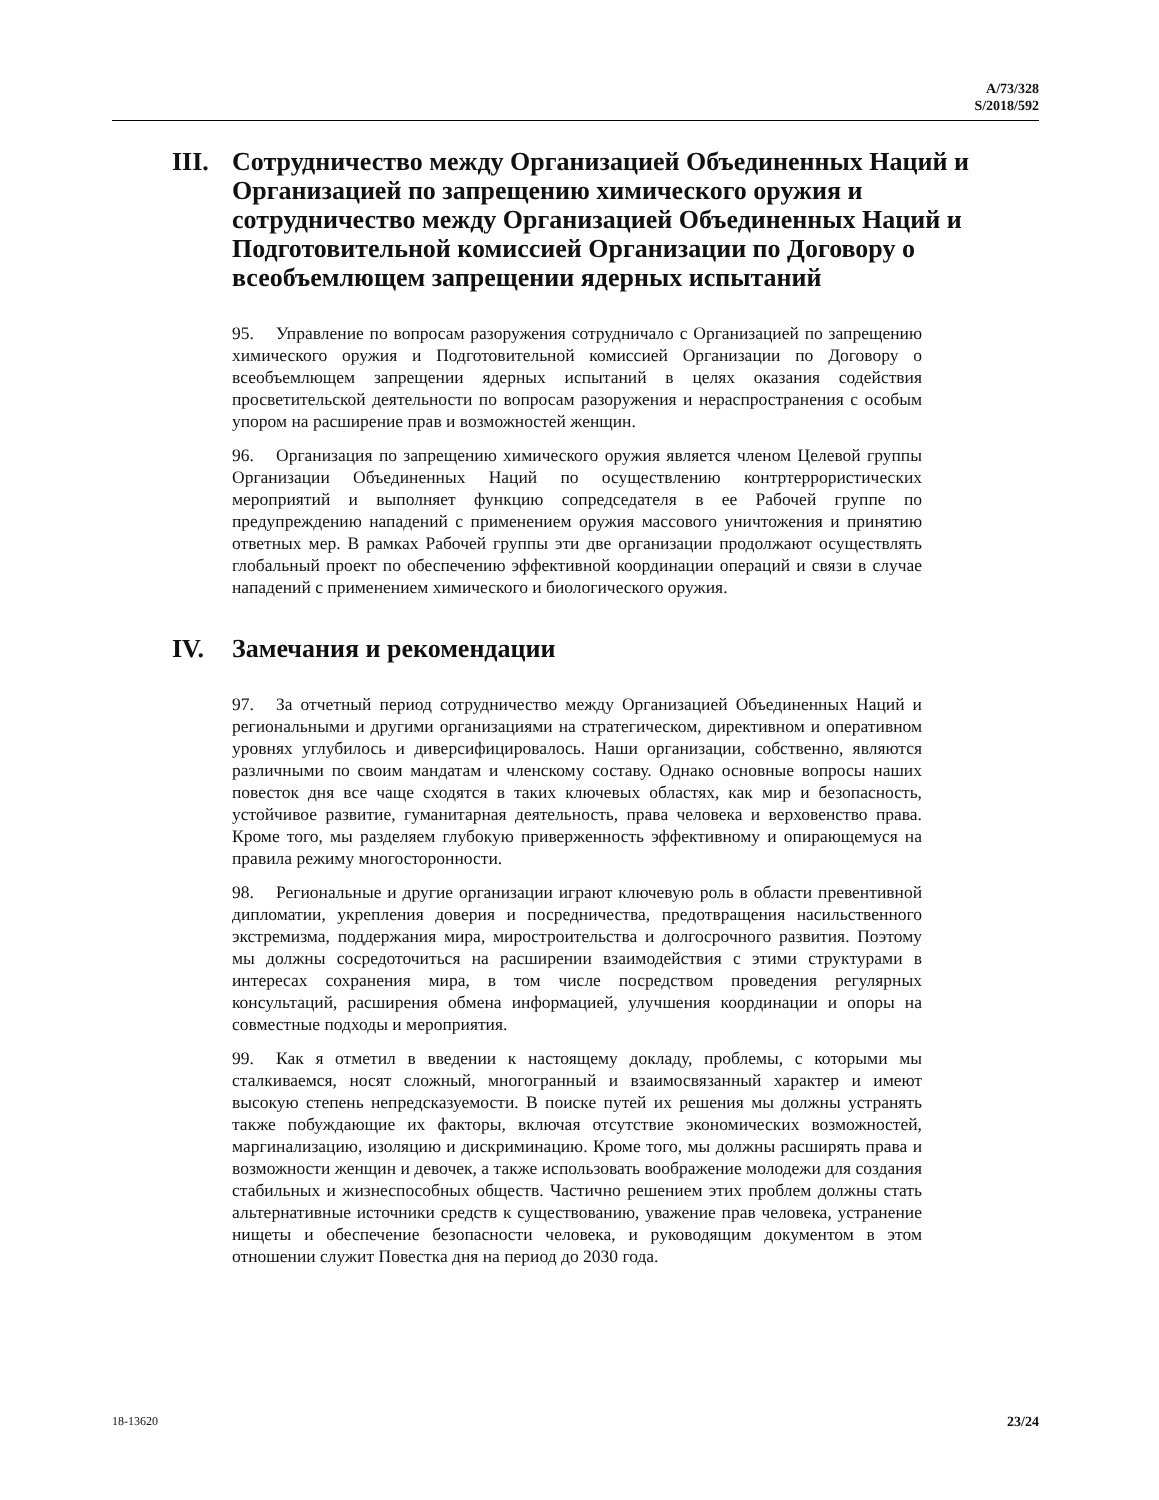A/73/328
S/2018/592
III. Сотрудничество между Организацией Объединенных Наций и Организацией по запрещению химического оружия и сотрудничество между Организацией Объединенных Наций и Подготовительной комиссией Организации по Договору о всеобъемлющем запрещении ядерных испытаний
95. Управление по вопросам разоружения сотрудничало с Организацией по запрещению химического оружия и Подготовительной комиссией Организации по Договору о всеобъемлющем запрещении ядерных испытаний в целях оказания содействия просветительской деятельности по вопросам разоружения и нераспространения с особым упором на расширение прав и возможностей женщин.
96. Организация по запрещению химического оружия является членом Целевой группы Организации Объединенных Наций по осуществлению контртеррористических мероприятий и выполняет функцию сопредседателя в ее Рабочей группе по предупреждению нападений с применением оружия массового уничтожения и принятию ответных мер. В рамках Рабочей группы эти две организации продолжают осуществлять глобальный проект по обеспечению эффективной координации операций и связи в случае нападений с применением химического и биологического оружия.
IV. Замечания и рекомендации
97. За отчетный период сотрудничество между Организацией Объединенных Наций и региональными и другими организациями на стратегическом, директивном и оперативном уровнях углубилось и диверсифицировалось. Наши организации, собственно, являются различными по своим мандатам и членскому составу. Однако основные вопросы наших повесток дня все чаще сходятся в таких ключевых областях, как мир и безопасность, устойчивое развитие, гуманитарная деятельность, права человека и верховенство права. Кроме того, мы разделяем глубокую приверженность эффективному и опирающемуся на правила режиму многосторонности.
98. Региональные и другие организации играют ключевую роль в области превентивной дипломатии, укрепления доверия и посредничества, предотвращения насильственного экстремизма, поддержания мира, миростроительства и долгосрочного развития. Поэтому мы должны сосредоточиться на расширении взаимодействия с этими структурами в интересах сохранения мира, в том числе посредством проведения регулярных консультаций, расширения обмена информацией, улучшения координации и опоры на совместные подходы и мероприятия.
99. Как я отметил в введении к настоящему докладу, проблемы, с которыми мы сталкиваемся, носят сложный, многогранный и взаимосвязанный характер и имеют высокую степень непредсказуемости. В поиске путей их решения мы должны устранять также побуждающие их факторы, включая отсутствие экономических возможностей, маргинализацию, изоляцию и дискриминацию. Кроме того, мы должны расширять права и возможности женщин и девочек, а также использовать воображение молодежи для создания стабильных и жизнеспособных обществ. Частично решением этих проблем должны стать альтернативные источники средств к существованию, уважение прав человека, устранение нищеты и обеспечение безопасности человека, и руководящим документом в этом отношении служит Повестка дня на период до 2030 года.
18-13620 23/24